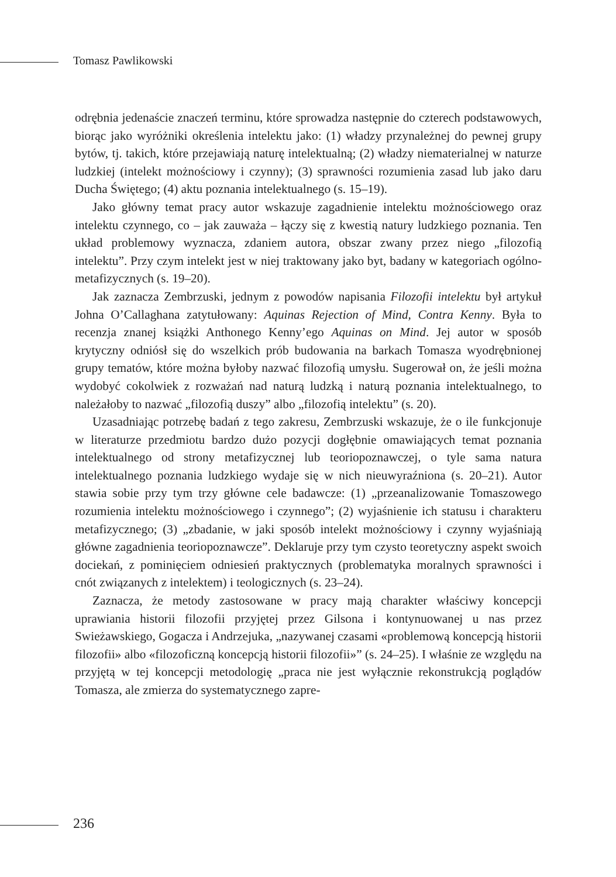Tomasz Pawlikowski
odrębnia jedenaście znaczeń terminu, które sprowadza następnie do czterech podstawowych, biorąc jako wyróżniki określenia intelektu jako: (1) władzy przynależnej do pewnej grupy bytów, tj. takich, które przejawiają naturę intelektualną; (2) władzy niematerialnej w naturze ludzkiej (intelekt możnościowy i czynny); (3) sprawności rozumienia zasad lub jako daru Ducha Świętego; (4) aktu poznania intelektualnego (s. 15–19).
Jako główny temat pracy autor wskazuje zagadnienie intelektu możnościowego oraz intelektu czynnego, co – jak zauważa – łączy się z kwestią natury ludzkiego poznania. Ten układ problemowy wyznacza, zdaniem autora, obszar zwany przez niego „filozofią intelektu”. Przy czym intelekt jest w niej traktowany jako byt, badany w kategoriach ogólno-metafizycznych (s. 19–20).
Jak zaznacza Zembrzuski, jednym z powodów napisania Filozofii intelektu był artykuł Johna O’Callaghana zatytułowany: Aquinas Rejection of Mind, Contra Kenny. Była to recenzja znanej książki Anthonego Kenny’ego Aquinas on Mind. Jej autor w sposób krytyczny odniósł się do wszelkich prób budowania na barkach Tomasza wyodrębnionej grupy tematów, które można byłoby nazwać filozofią umysłu. Sugerował on, że jeśli można wydobyć cokolwiek z rozważań nad naturą ludzką i naturą poznania intelektualnego, to należałoby to nazwać „filozofią duszy” albo „filozofią intelektu” (s. 20).
Uzasadniając potrzebę badań z tego zakresu, Zembrzuski wskazuje, że o ile funkcjonuje w literaturze przedmiotu bardzo dużo pozycji dogłębnie omawiających temat poznania intelektualnego od strony metafizycznej lub teoriopoznawczej, o tyle sama natura intelektualnego poznania ludzkiego wydaje się w nich nieuwyraźniona (s. 20–21). Autor stawia sobie przy tym trzy główne cele badawcze: (1) „przeanalizowanie Tomaszowego rozumienia intelektu możnościowego i czynnego”; (2) wyjaśnienie ich statusu i charakteru metafizycznego; (3) „zbadanie, w jaki sposób intelekt możnościowy i czynny wyjaśniają główne zagadnienia teoriopoznawcze”. Deklaruje przy tym czysto teoretyczny aspekt swoich dociekań, z pominięciem odniesień praktycznych (problematyka moralnych sprawności i cnót związanych z intelektem) i teologicznych (s. 23–24).
Zaznacza, że metody zastosowane w pracy mają charakter właściwy koncepcji uprawiania historii filozofii przyjętej przez Gilsona i kontynuowanej u nas przez Swieżawskiego, Gogacza i Andrzejuka, „nazywanej czasami «problemową koncepcją historii filozofii» albo «filozoficzną koncepcją historii filozofii»” (s. 24–25). I właśnie ze względu na przyjętą w tej koncepcji metodologię „praca nie jest wyłącznie rekonstrukcją poglądów Tomasza, ale zmierza do systematycznego zapre-
236